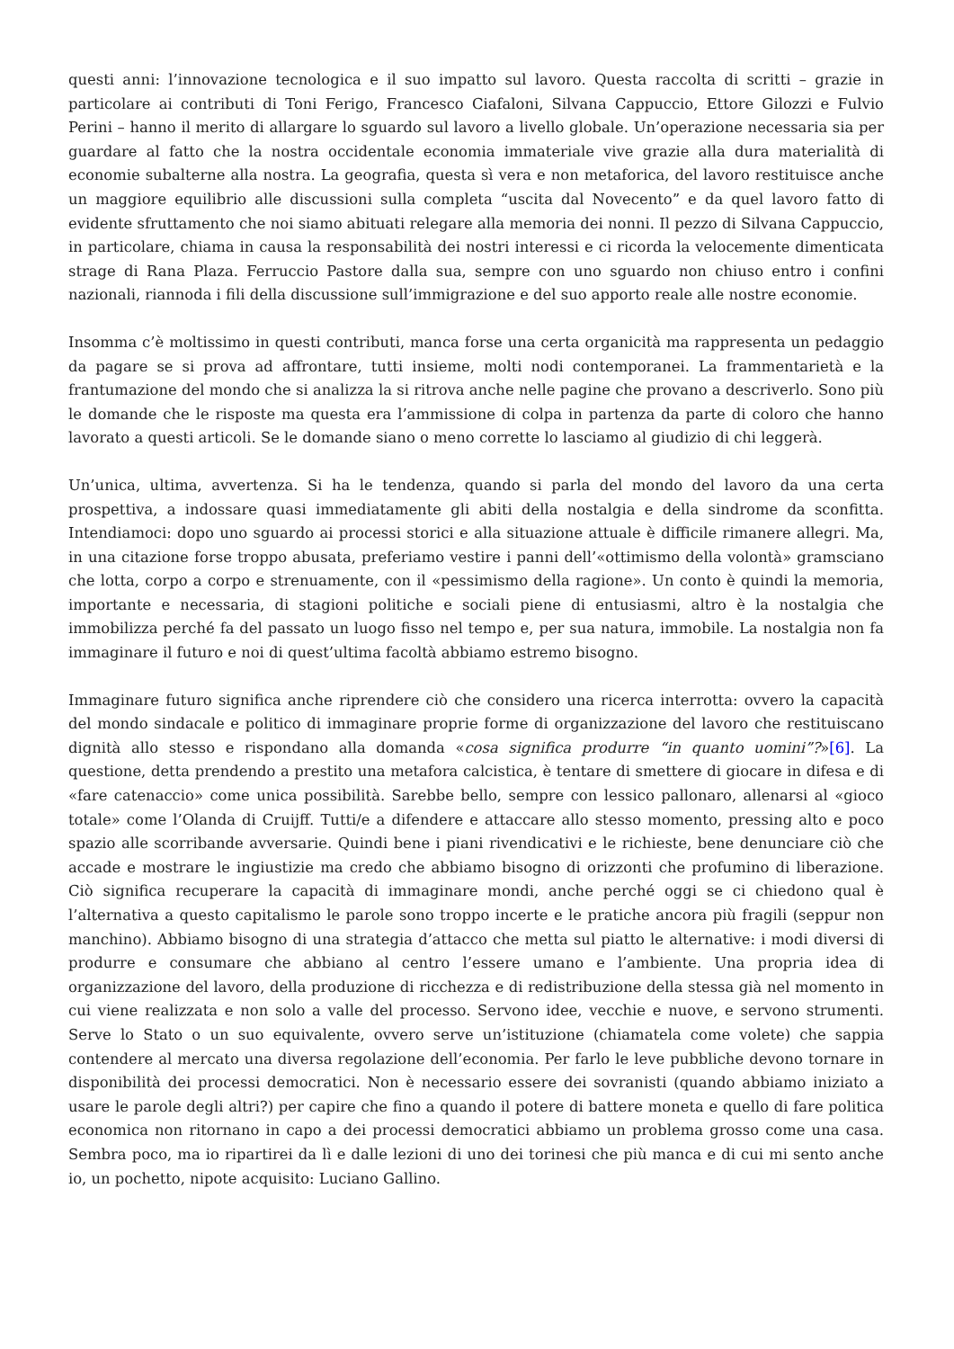questi anni: l’innovazione tecnologica e il suo impatto sul lavoro. Questa raccolta di scritti – grazie in particolare ai contributi di Toni Ferigo, Francesco Ciafaloni, Silvana Cappuccio, Ettore Gilozzi e Fulvio Perini – hanno il merito di allargare lo sguardo sul lavoro a livello globale. Un’operazione necessaria sia per guardare al fatto che la nostra occidentale economia immateriale vive grazie alla dura materialità di economie subalterne alla nostra. La geografia, questa sì vera e non metaforica, del lavoro restituisce anche un maggiore equilibrio alle discussioni sulla completa “uscita dal Novecento” e da quel lavoro fatto di evidente sfruttamento che noi siamo abituati relegare alla memoria dei nonni. Il pezzo di Silvana Cappuccio, in particolare, chiama in causa la responsabilità dei nostri interessi e ci ricorda la velocemente dimenticata strage di Rana Plaza. Ferruccio Pastore dalla sua, sempre con uno sguardo non chiuso entro i confini nazionali, riannoda i fili della discussione sull’immigrazione e del suo apporto reale alle nostre economie.
Insomma c’è moltissimo in questi contributi, manca forse una certa organicità ma rappresenta un pedaggio da pagare se si prova ad affrontare, tutti insieme, molti nodi contemporanei. La frammentarietà e la frantumazione del mondo che si analizza la si ritrova anche nelle pagine che provano a descriverlo. Sono più le domande che le risposte ma questa era l’ammissione di colpa in partenza da parte di coloro che hanno lavorato a questi articoli. Se le domande siano o meno corrette lo lasciamo al giudizio di chi leggerà.
Un’unica, ultima, avvertenza. Si ha le tendenza, quando si parla del mondo del lavoro da una certa prospettiva, a indossare quasi immediatamente gli abiti della nostalgia e della sindrome da sconfitta. Intendiamoci: dopo uno sguardo ai processi storici e alla situazione attuale è difficile rimanere allegri. Ma, in una citazione forse troppo abusata, preferiamo vestire i panni dell’«ottimismo della volontà» gramsciano che lotta, corpo a corpo e strenuamente, con il «pessimismo della ragione». Un conto è quindi la memoria, importante e necessaria, di stagioni politiche e sociali piene di entusiasmi, altro è la nostalgia che immobilizza perché fa del passato un luogo fisso nel tempo e, per sua natura, immobile. La nostalgia non fa immaginare il futuro e noi di quest’ultima facoltà abbiamo estremo bisogno.
Immaginare futuro significa anche riprendere ciò che considero una ricerca interrotta: ovvero la capacità del mondo sindacale e politico di immaginare proprie forme di organizzazione del lavoro che restituiscano dignità allo stesso e rispondano alla domanda «cosa significa produrre “in quanto uomini”?»[6]. La questione, detta prendendo a prestito una metafora calcistica, è tentare di smettere di giocare in difesa e di «fare catenaccio» come unica possibilità. Sarebbe bello, sempre con lessico pallonaro, allenarsi al «gioco totale» come l’Olanda di Cruijff. Tutti/e a difendere e attaccare allo stesso momento, pressing alto e poco spazio alle scorribande avversarie. Quindi bene i piani rivendicativi e le richieste, bene denunciare ciò che accade e mostrare le ingiustizie ma credo che abbiamo bisogno di orizzonti che profumino di liberazione. Ciò significa recuperare la capacità di immaginare mondi, anche perché oggi se ci chiedono qual è l’alternativa a questo capitalismo le parole sono troppo incerte e le pratiche ancora più fragili (seppur non manchino). Abbiamo bisogno di una strategia d’attacco che metta sul piatto le alternative: i modi diversi di produrre e consumare che abbiano al centro l’essere umano e l’ambiente. Una propria idea di organizzazione del lavoro, della produzione di ricchezza e di redistribuzione della stessa già nel momento in cui viene realizzata e non solo a valle del processo. Servono idee, vecchie e nuove, e servono strumenti. Serve lo Stato o un suo equivalente, ovvero serve un’istituzione (chiamatela come volete) che sappia contendere al mercato una diversa regolazione dell’economia. Per farlo le leve pubbliche devono tornare in disponibilità dei processi democratici. Non è necessario essere dei sovranisti (quando abbiamo iniziato a usare le parole degli altri?) per capire che fino a quando il potere di battere moneta e quello di fare politica economica non ritornano in capo a dei processi democratici abbiamo un problema grosso come una casa. Sembra poco, ma io ripartirei da lì e dalle lezioni di uno dei torinesi che più manca e di cui mi sento anche io, un pochetto, nipote acquisito: Luciano Gallino.